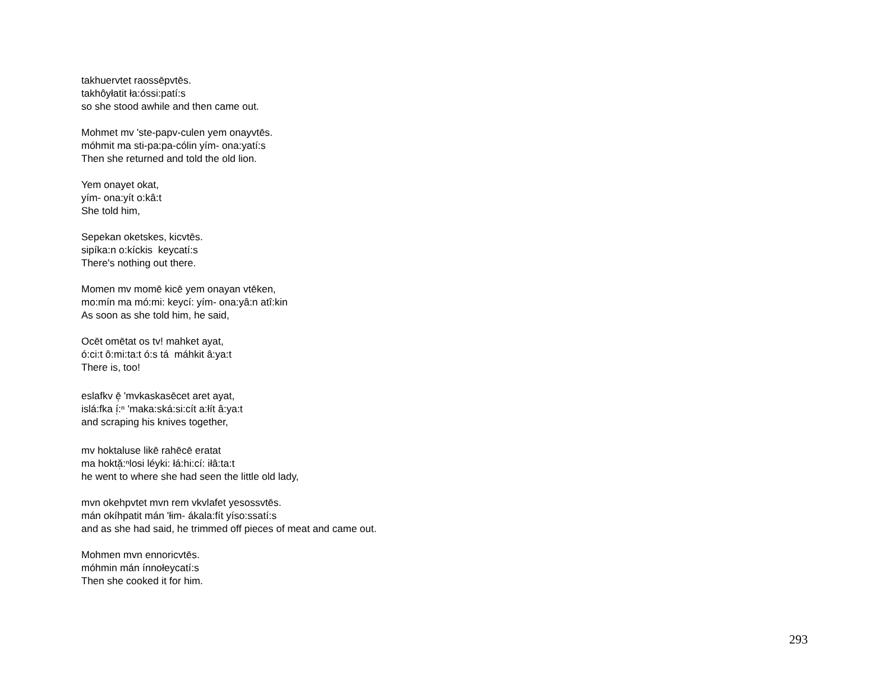takhuervtet raossēpvtēs.
takhôyłatit ła:óssi:patí:s
so she stood awhile and then came out.
Mohmet mv 'ste-papv-culen yem onayvtēs.
móhmit ma sti-pa:pa-cólin yím- ona:yatí:s
Then she returned and told the old lion.
Yem onayet okat,
yím- ona:yít o:kâ:t
She told him,
Sepekan oketskes, kicvtēs.
sipíka:n o:kíckis keycatí:s
There's nothing out there.
Momen mv momē kicē yem onayan vtēken,
mo:mín ma mó:mi: keycí: yím- ona:yâ:n atî:kin
As soon as she told him, he said,
Ocēt omētat os tv! mahket ayat,
ó:ci:t ô:mi:ta:t ó:s tá máhkit â:ya:t
There is, too!
eslafkv ē̜ 'mvkaskasēcet aret ayat,
islá:fka í̜:ⁿ 'maka:ská:si:cít a:łít â:ya:t
and scraping his knives together,
mv hoktaluse likē rahēcē eratat
ma hoktă̜:ⁿlosi léyki: łá:hi:cí: iłâ:ta:t
he went to where she had seen the little old lady,
mvn okehpvtet mvn rem vkvlafet yesossvtēs.
mán okíhpatit mán 'łim- ákala:fít yíso:ssatí:s
and as she had said, he trimmed off pieces of meat and came out.
Mohmen mvn ennoricvtēs.
móhmin mán ínnołeycatí:s
Then she cooked it for him.
293